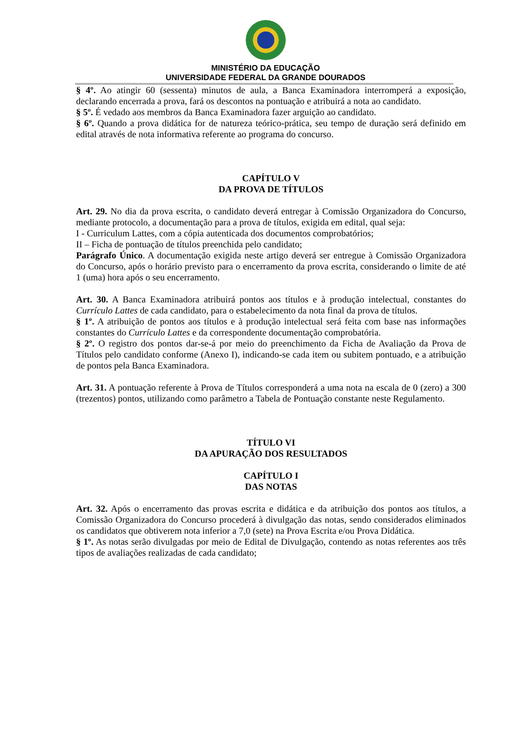MINISTÉRIO DA EDUCAÇÃO
UNIVERSIDADE FEDERAL DA GRANDE DOURADOS
§ 4º. Ao atingir 60 (sessenta) minutos de aula, a Banca Examinadora interromperá a exposição, declarando encerrada a prova, fará os descontos na pontuação e atribuirá a nota ao candidato.
§ 5º. É vedado aos membros da Banca Examinadora fazer arguição ao candidato.
§ 6º. Quando a prova didática for de natureza teórico-prática, seu tempo de duração será definido em edital através de nota informativa referente ao programa do concurso.
CAPÍTULO V
DA PROVA DE TÍTULOS
Art. 29. No dia da prova escrita, o candidato deverá entregar à Comissão Organizadora do Concurso, mediante protocolo, a documentação para a prova de títulos, exigida em edital, qual seja:
I - Curriculum Lattes, com a cópia autenticada dos documentos comprobatórios;
II – Ficha de pontuação de títulos preenchida pelo candidato;
Parágrafo Único. A documentação exigida neste artigo deverá ser entregue à Comissão Organizadora do Concurso, após o horário previsto para o encerramento da prova escrita, considerando o limite de até 1 (uma) hora após o seu encerramento.
Art. 30. A Banca Examinadora atribuirá pontos aos títulos e à produção intelectual, constantes do Currículo Lattes de cada candidato, para o estabelecimento da nota final da prova de títulos.
§ 1º. A atribuição de pontos aos títulos e à produção intelectual será feita com base nas informações constantes do Currículo Lattes e da correspondente documentação comprobatória.
§ 2º. O registro dos pontos dar-se-á por meio do preenchimento da Ficha de Avaliação da Prova de Títulos pelo candidato conforme (Anexo I), indicando-se cada item ou subitem pontuado, e a atribuição de pontos pela Banca Examinadora.
Art. 31. A pontuação referente à Prova de Títulos corresponderá a uma nota na escala de 0 (zero) a 300 (trezentos) pontos, utilizando como parâmetro a Tabela de Pontuação constante neste Regulamento.
TÍTULO VI
DA APURAÇÃO DOS RESULTADOS
CAPÍTULO I
DAS NOTAS
Art. 32. Após o encerramento das provas escrita e didática e da atribuição dos pontos aos títulos, a Comissão Organizadora do Concurso procederá à divulgação das notas, sendo considerados eliminados os candidatos que obtiverem nota inferior a 7,0 (sete) na Prova Escrita e/ou Prova Didática.
§ 1º. As notas serão divulgadas por meio de Edital de Divulgação, contendo as notas referentes aos três tipos de avaliações realizadas de cada candidato;